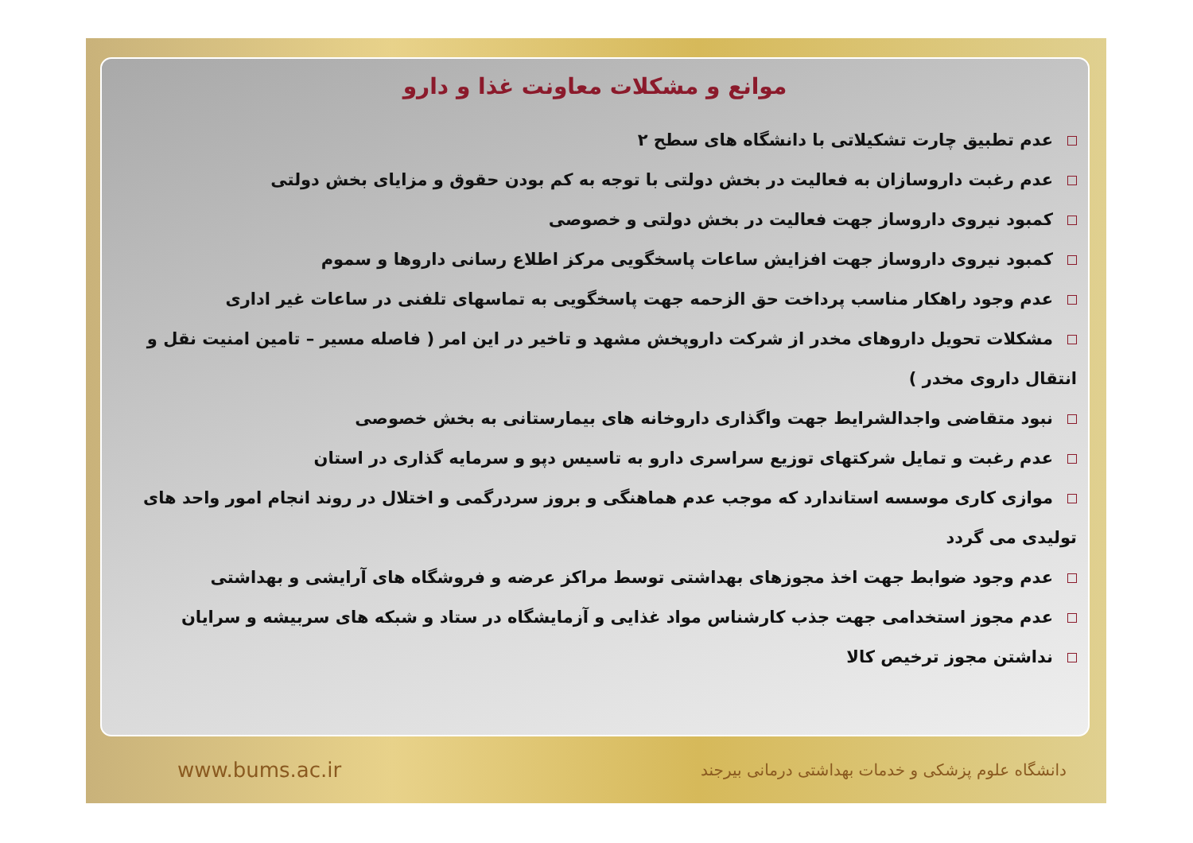موانع و مشکلات معاونت غذا و دارو
عدم تطبیق چارت تشکیلاتی با دانشگاه های سطح ۲
عدم رغبت داروسازان به فعالیت در بخش دولتی با توجه به کم بودن حقوق و مزایای بخش دولتی
کمبود نیروی داروساز جهت فعالیت در بخش دولتی و خصوصی
کمبود نیروی داروساز جهت افزایش ساعات پاسخگویی مرکز اطلاع رسانی داروها و سموم
عدم وجود راهکار مناسب پرداخت حق الزحمه جهت پاسخگویی به تماسهای تلفنی در ساعات غیر اداری
مشکلات تحویل داروهای مخدر از شرکت داروپخش مشهد و تاخیر در این امر ( فاصله مسیر – تامین امنیت نقل و انتقال داروی مخدر )
نبود متقاضی واجدالشرایط جهت واگذاری داروخانه های بیمارستانی به بخش خصوصی
عدم رغبت و تمایل شرکتهای توزیع سراسری دارو به تاسیس دپو و سرمایه گذاری در استان
موازی کاری موسسه استاندارد که موجب عدم هماهنگی و بروز سردرگمی و اختلال در روند انجام امور واحد های تولیدی می گردد
عدم وجود ضوابط جهت اخذ مجوزهای بهداشتی توسط مراکز عرضه و فروشگاه های آرایشی و بهداشتی
عدم مجوز استخدامی جهت جذب کارشناس مواد غذایی و آزمایشگاه در ستاد و شبکه های سربیشه و سرایان
نداشتن مجوز ترخیص کالا
www.bums.ac.ir دانشگاه علوم پزشکی و خدمات بهداشتی درمانی بیرجند